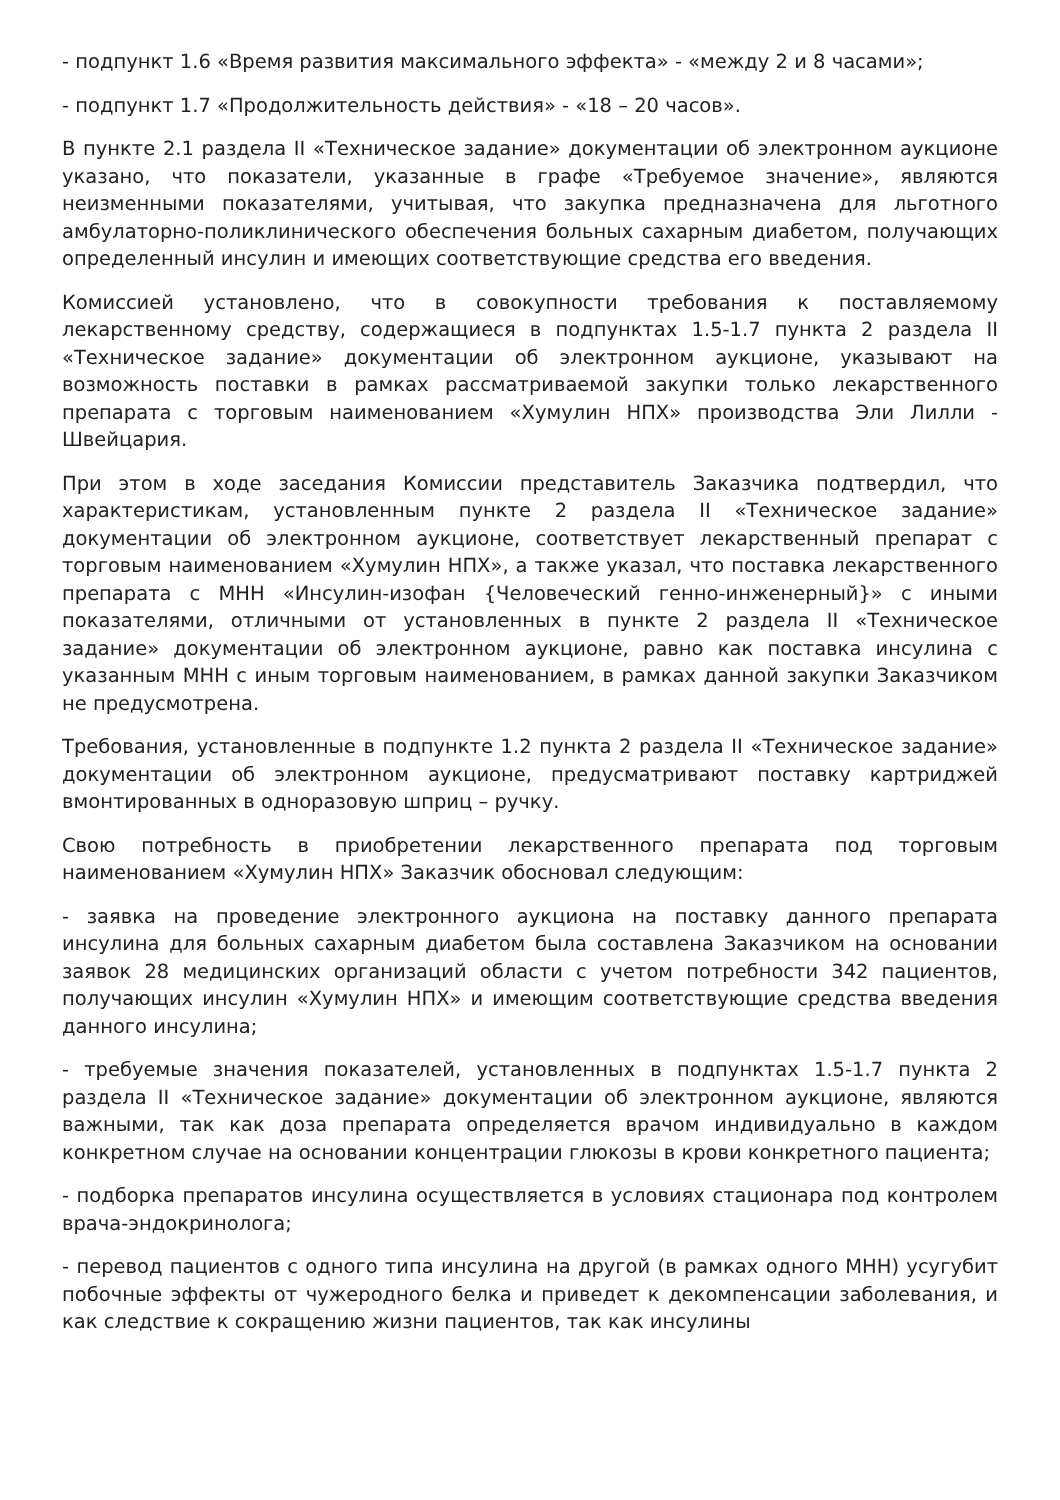- подпункт 1.6 «Время развития максимального эффекта» - «между 2 и 8 часами»;
- подпункт 1.7 «Продолжительность действия» - «18 – 20 часов».
В пункте 2.1 раздела II «Техническое задание» документации об электронном аукционе указано, что показатели, указанные в графе «Требуемое значение», являются неизменными показателями, учитывая, что закупка предназначена для льготного амбулаторно-поликлинического обеспечения больных сахарным диабетом, получающих определенный инсулин и имеющих соответствующие средства его введения.
Комиссией установлено, что в совокупности требования к поставляемому лекарственному средству, содержащиеся в подпунктах 1.5-1.7 пункта 2 раздела II «Техническое задание» документации об электронном аукционе, указывают на возможность поставки в рамках рассматриваемой закупки только лекарственного препарата с торговым наименованием «Хумулин НПХ» производства Эли Лилли - Швейцария.
При этом в ходе заседания Комиссии представитель Заказчика подтвердил, что характеристикам, установленным пункте 2 раздела II «Техническое задание» документации об электронном аукционе, соответствует лекарственный препарат с торговым наименованием «Хумулин НПХ», а также указал, что поставка лекарственного препарата с МНН «Инсулин-изофан {Человеческий генно-инженерный}» с иными показателями, отличными от установленных в пункте 2 раздела II «Техническое задание» документации об электронном аукционе, равно как поставка инсулина с указанным МНН с иным торговым наименованием, в рамках данной закупки Заказчиком не предусмотрена.
Требования, установленные в подпункте 1.2 пункта 2 раздела II «Техническое задание» документации об электронном аукционе, предусматривают поставку картриджей вмонтированных в одноразовую шприц – ручку.
Свою потребность в приобретении лекарственного препарата под торговым наименованием «Хумулин НПХ» Заказчик обосновал следующим:
- заявка на проведение электронного аукциона на поставку данного препарата инсулина для больных сахарным диабетом была составлена Заказчиком на основании заявок 28 медицинских организаций области с учетом потребности 342 пациентов, получающих инсулин «Хумулин НПХ» и имеющим соответствующие средства введения данного инсулина;
- требуемые значения показателей, установленных в подпунктах 1.5-1.7 пункта 2 раздела II «Техническое задание» документации об электронном аукционе, являются важными, так как доза препарата определяется врачом индивидуально в каждом конкретном случае на основании концентрации глюкозы в крови конкретного пациента;
- подборка препаратов инсулина осуществляется в условиях стационара под контролем врача-эндокринолога;
- перевод пациентов с одного типа инсулина на другой (в рамках одного МНН) усугубит побочные эффекты от чужеродного белка и приведет к декомпенсации заболевания, и как следствие к сокращению жизни пациентов, так как инсулины